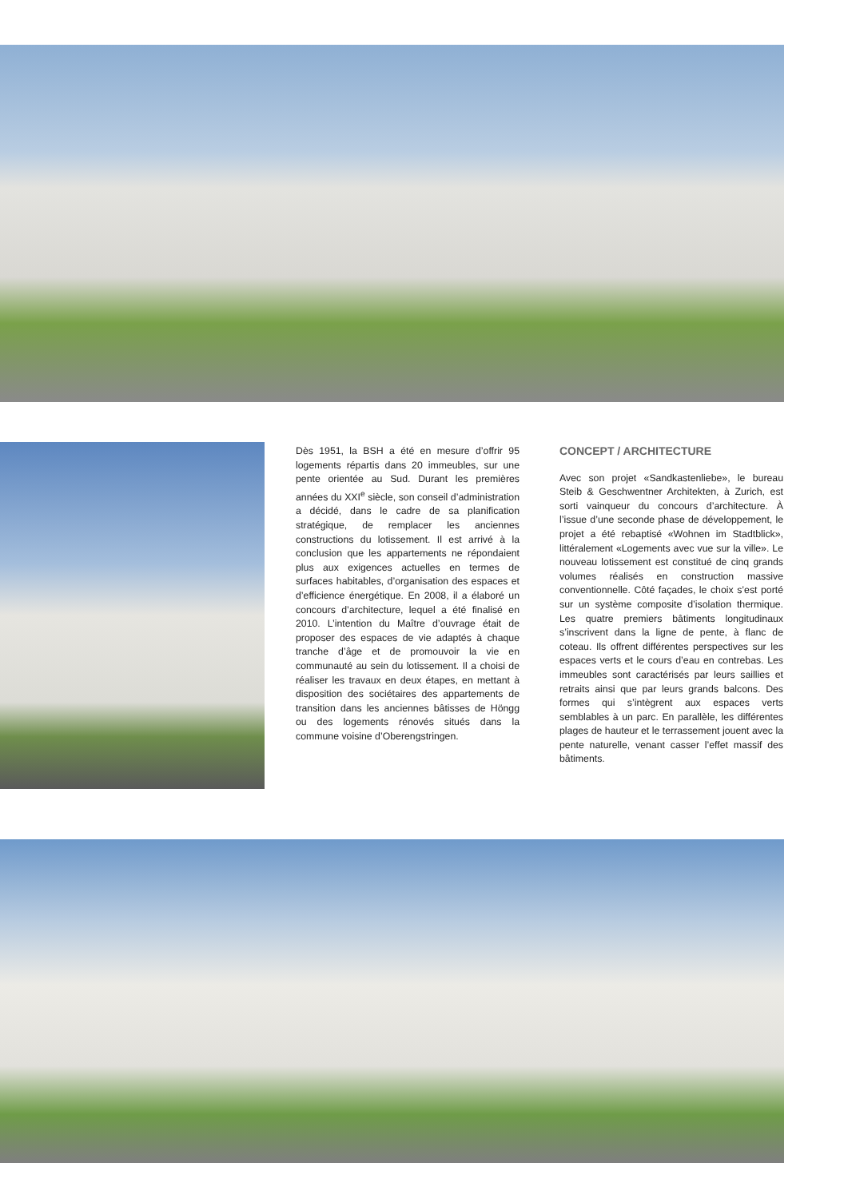Dès 1951, la BSH a été en mesure d’offrir 95 logements répartis dans 20 immeubles, sur une pente orientée au Sud. Durant les premières années du XXI<sup>e</sup> siècle, son conseil d’administration a décidé, dans le cadre de sa planification stratégique, de remplacer les anciennes constructions du lotissement. Il est arrivé à la conclusion que les appartements ne répondaient plus aux exigences actuelles en termes de surfaces habitables, d’organisation des espaces et d’efficience énergétique. En 2008, il a élaboré un concours d’architecture, lequel a été finalisé en 2010. L’intention du Maître d’ouvrage était de proposer des espaces de vie adaptés à chaque tranche d’âge et de promouvoir la vie en communauté au sein du lotissement. Il a choisi de réaliser les travaux en deux étapes, en mettant à disposition des sociétaires des appartements de transition dans les anciennes bâtisses de Höngg ou des logements rénovés situés dans la commune voisine d’Oberengstringen.
CONCEPT / ARCHITECTURE
Avec son projet «Sandkastenliebe», le bureau Steib & Geschwentner Architekten, à Zurich, est sorti vainqueur du concours d’architecture. À l’issue d’une seconde phase de développement, le projet a été rebaptisé «Wohnen im Stadtblick», littéralement «Logements avec vue sur la ville». Le nouveau lotissement est constitué de cinq grands volumes réalisés en construction massive conventionnelle. Côté façades, le choix s’est porté sur un système composite d’isolation thermique. Les quatre premiers bâtiments longitudinaux s’inscrivent dans la ligne de pente, à flanc de coteau. Ils offrent différentes perspectives sur les espaces verts et le cours d’eau en contrebas. Les immeubles sont caractérisés par leurs saillies et retraits ainsi que par leurs grands balcons. Des formes qui s’intègrent aux espaces verts semblables à un parc. En parallèle, les différentes plages de hauteur et le terrassement jouent avec la pente naturelle, venant casser l’effet massif des bâtiments.